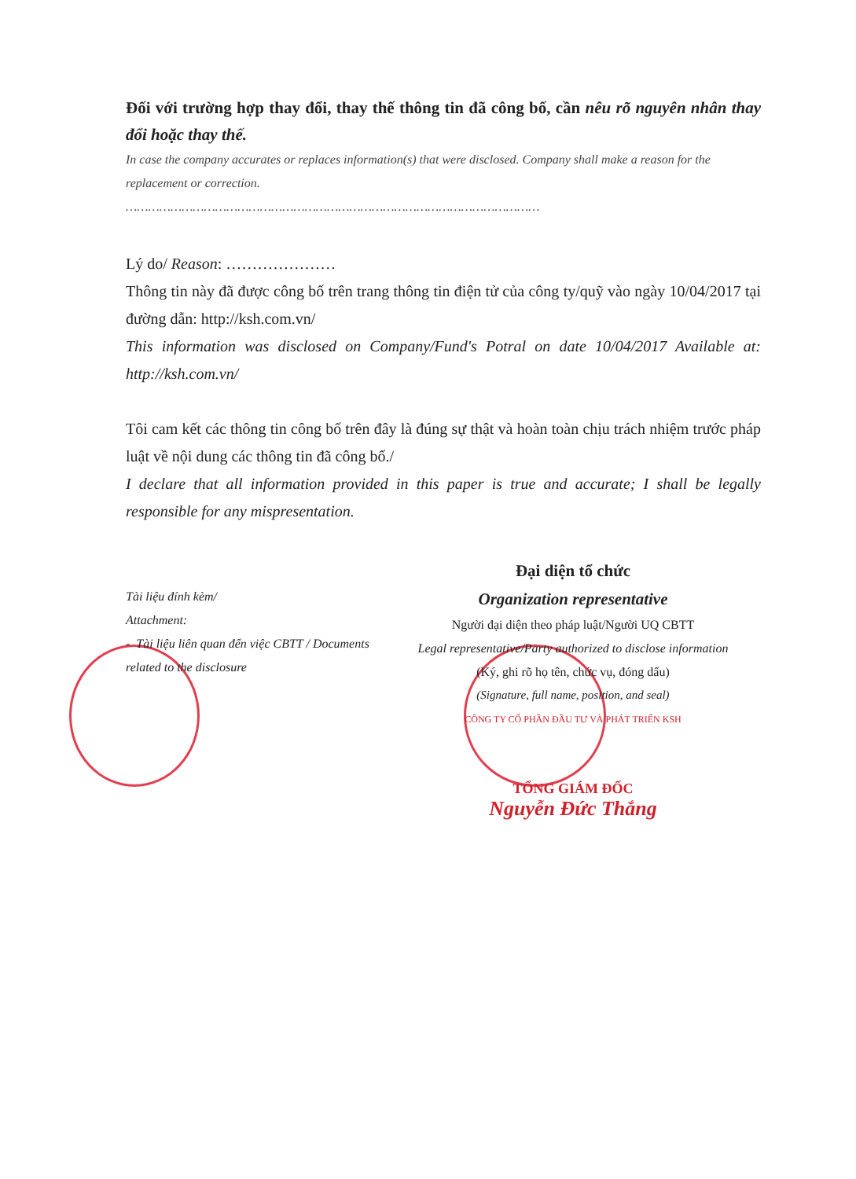Đối với trường hợp thay đổi, thay thế thông tin đã công bố, cần nêu rõ nguyên nhân thay đổi hoặc thay thế.
In case the company accurates or replaces information(s) that were disclosed. Company shall make a reason for the replacement or correction.
…………………………………………………………………………………………………
Lý do/ Reason: …………………
Thông tin này đã được công bố trên trang thông tin điện tử của công ty/quỹ vào ngày 10/04/2017 tại đường dẫn: http://ksh.com.vn/
This information was disclosed on Company/Fund's Potral on date 10/04/2017 Available at: http://ksh.com.vn/
Tôi cam kết các thông tin công bố trên đây là đúng sự thật và hoàn toàn chịu trách nhiệm trước pháp luật về nội dung các thông tin đã công bố./
I declare that all information provided in this paper is true and accurate; I shall be legally responsible for any mispresentation.
Tài liệu đính kèm/
Attachment:
- Tài liệu liên quan đến việc CBTT / Documents related to the disclosure
Đại diện tổ chức
Organization representative
Người đại diện theo pháp luật/Người UQ CBTT
Legal representative/Party authorized to disclose information
(Ký, ghi rõ họ tên, chức vụ, đóng dấu)
(Signature, full name, position, and seal)
CÔNG TY CỔ PHẦN ĐẦU TƯ VÀ PHÁT TRIỂN KSH
TỔNG GIÁM ĐỐC
Nguyễn Đức Thắng